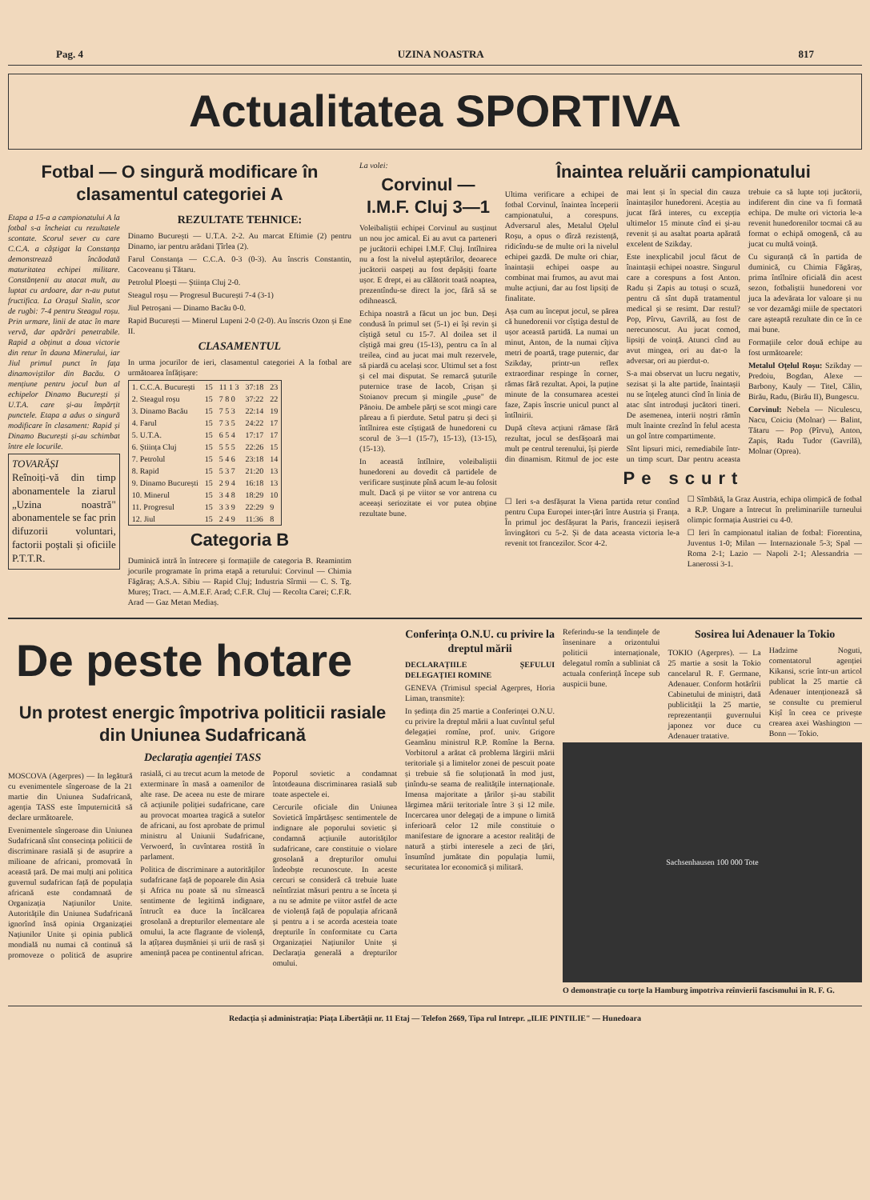Pag. 4 UZINA NOASTRA 817
Actualitatea SPORTIVA
Fotbal — O singură modificare în clasamentul categoriei A
Etapa a 15-a a campionatului A la fotbal s-a încheiat cu rezultatele scontate. Scorul sever cu care C.C.A. a câștigat la Constanța demonstrează încăodată maturitatea echipei militare. Constănțenii au atacat mult, au luptat cu ardoare, dar n-au putut fructifica. La Orașul Stalin, scor de rugbi: 7-4 pentru Steagul roșu. Prin urmare, linii de atac în mare vervă, dar apărări penetrabile. Rapid a obținut a doua victorie din retur în dauna Minerului, iar Jiul primul punct în fața dinamoviștilor din Bacău. O mențiune pentru jocul bun al echipelor Dinamo București și U.T.A. care și-au împărțit punctele. Etapa a adus o singură modificare în clasament: Rapid și Dinamo București și-au schimbat între ele locurile.
TOVARĂȘI
Reînoiți-vă din timp abonamentele la ziarul „Uzina noastră" abonamentele se fac prin difuzorii voluntari, factorii poștali și oficiile P.T.T.R.
REZULTATE TEHNICE:
Dinamo București — U.T.A. 2-2. Au marcat Eftimie (2) pentru Dinamo, iar pentru arădani Țîrlea (2).
Farul Constanța — C.C.A. 0-3 (0-3). Au înscris Constantin, Cacoveanu și Tătaru.
Petrolul Ploești — Știința Cluj 2-0.
Steagul roșu — Progresul București 7-4 (3-1)
Jiul Petroșani — Dinamo Bacău 0-0.
Rapid București — Minerul Lupeni 2-0 (2-0). Au înscris Ozon și Ene II.
CLASAMENTUL
In urma jocurilor de ieri, clasamentul categoriei A la fotbal are următoarea înfățișare:
| 1. C.C.A. București | 15 | 11 1 3 | 37:18 | 23 |
| 2. Steagul roșu | 15 | 7 8 0 | 37:22 | 22 |
| 3. Dinamo Bacău | 15 | 7 5 3 | 22:14 | 19 |
| 4. Farul | 15 | 7 3 5 | 24:22 | 17 |
| 5. U.T.A. | 15 | 6 5 4 | 17:17 | 17 |
| 6. Știința Cluj | 15 | 5 5 5 | 22:26 | 15 |
| 7. Petrolul | 15 | 5 4 6 | 23:18 | 14 |
| 8. Rapid | 15 | 5 3 7 | 21:20 | 13 |
| 9. Dinamo București | 15 | 2 9 4 | 16:18 | 13 |
| 10. Minerul | 15 | 3 4 8 | 18:29 | 10 |
| 11. Progresul | 15 | 3 3 9 | 22:29 | 9 |
| 12. Jiul | 15 | 2 4 9 | 11:36 | 8 |
Categoria B
Duminică intră în întrecere și formațiile de categoria B. Reamintim jocurile programate în prima etapă a returului: Corvinul — Chimia Făgăraș; A.S.A. Sibiu — Rapid Cluj; Industria Sîrmii — C. S. Tg. Mureș; Tract. — A.M.E.F. Arad; C.F.R. Cluj — Recolta Carei; C.F.R. Arad — Gaz Metan Mediaș.
La volei:
Corvinul — I.M.F. Cluj 3—1
Voleibaliștii echipei Corvinul au susținut un nou joc amical. Ei au avut ca parteneri pe jucătorii echipei I.M.F. Cluj. Intîlnirea nu a fost la nivelul așteptărilor, deoarece jucătorii oaspeți au fost depășiți foarte ușor. E drept, ei au călătorit toată noaptea, prezentîndu-se direct la joc, fără să se odihnească.
Echipa noastră a făcut un joc bun. Deși condusă în primul set (5-1) ei își revin și cîștigă setul cu 15-7. Al doilea set il cîștigă mai greu (15-13), pentru ca în al treilea, cind au jucat mai mult rezervele, să piardă cu același scor. Ultimul set a fost și cel mai disputat. Se remarcă șuturile puternice trase de Iacob, Crișan și Stoianov precum și mingile „puse" de Pănoiu. De ambele părți se scot mingi care păreau a fi pierdute. Setul patru și deci și întîlnirea este cîștigată de hunedoreni cu scorul de 3—1 (15-7), 15-13), (13-15), (15-13).
In această întîlnire, voleibaliștii hunedoreni au dovedit că partidele de verificare susținute pînă acum le-au folosit mult. Dacă și pe viitor se vor antrena cu aceeași seriozitate ei vor putea obține rezultate bune.
Înaintea reluării campionatului
Ultima verificare a echipei de fotbal Corvinul, înaintea începerii campionatului, a corespuns. Adversarul ales, Metalul Oțelul Roșu, a opus o dîrză rezistență, ridicîndu-se de multe ori la nivelul echipei gazdă. De multe ori chiar, înaintașii echipei oaspe au combinat mai frumos, au avut mai multe acțiuni, dar au fost lipsiți de finalitate.
Așa cum au început jocul, se părea că hunedorenii vor cîștiga destul de ușor această partidă. La numai un minut, Anton, de la numai cîțiva metri de poartă, trage puternic, dar Szikday, printr-un reflex extraordinar respinge în corner, rămas fără rezultat. Apoi, la puține minute de la consumarea acestei faze, Zapis înscrie unicul punct al întîlnirii.
După cîteva acțiuni rămase fără rezultat, jocul se desfășoară mai mult pe centrul terenului, își pierde din dinamism. Ritmul de joc este mai lent și în special din cauza înaintașilor hunedoreni. Aceștia au jucat fără interes, cu excepția ultimelor 15 minute cînd ei și-au revenit și au asaltat poarta apărată excelent de Szikday.
Este inexplicabil jocul făcut de înaintașii echipei noastre. Singurul care a corespuns a fost Anton. Radu și Zapis au totuși o scuză, pentru că sînt după tratamentul medical și se resimt. Dar restul? Pop, Pîrvu, Gavrilă, au fost de nerecunoscut. Au jucat comod, lipsiți de voință. Atunci cînd au avut mingea, ori au dat-o la adversar, ori au pierdut-o.
S-a mai observat un lucru negativ, sezisat și la alte partide, înaintașii nu se înțeleg atunci cînd în linia de atac sînt introduși jucători tineri. De asemenea, interii noștri rămîn mult înainte crezînd în felul acesta un gol între compartimente.
Sînt lipsuri mici, remediabile într-un timp scurt. Dar pentru aceasta trebuie ca să lupte toți jucătorii, indiferent din cine va fi formată echipa. De multe ori victoria le-a revenit hunedorenilor tocmai că au format o echipă omogenă, că au jucat cu multă voință.
Cu siguranță că în partida de duminică, cu Chimia Făgăraș, prima întîlnire oficială din acest sezon, fotbaliștii hunedoreni vor juca la adevărata lor valoare și nu se vor dezamăgi miile de spectatori care așteaptă rezultate din ce în ce mai bune.
Formațiile celor două echipe au fost următoarele:
Metalul Oțelul Roșu: Szikday — Predoiu, Bogdan, Alexe — Barbony, Kauly — Titel, Călin, Birău, Radu, (Birău II), Bungescu.
Corvinul: Nebela — Niculescu, Nacu, Coiciu (Molnar) — Balint, Tătaru — Pop (Pîrvu), Anton, Zapis, Radu Tudor (Gavrilă), Molnar (Oprea).
Pe scurt
☐ Ieri s-a desfășurat la Viena partida retur contînd pentru Cupa Europei inter-țări între Austria și Franța. În primul joc desfășurat la Paris, francezii ieșiseră învingători cu 5-2. Și de data aceasta victoria le-a revenit tot francezilor. Scor 4-2.
☐ Sîmbătă, la Graz Austria, echipa olimpică de fotbal a R.P. Ungare a întrecut în preliminariile turneului olimpic formația Austriei cu 4-0.
☐ Ieri în campionatul italian de fotbal: Fiorentina, Juventus 1-0; Milan — Internazionale 5-3; Spal — Roma 2-1; Lazio — Napoli 2-1; Alessandria — Lanerossi 3-1.
De peste hotare
Un protest energic împotriva politicii rasiale din Uniunea Sudafricană
Declarația agenției TASS
MOSCOVA (Agerpres) — In legătură cu evenimentele sîngeroase de la 21 martie din Uniunea Sudafricană, agenția TASS este împuternicită să declare următoarele.
Evenimentele sîngeroase din Uniunea Sudafricană sînt consecința politicii de discriminare rasială și de asuprire a milioane de africani, promovată în această țară. De mai mulți ani politica guvernul sudafrican față de populația africană este condamnată de Organizația Națiunilor Unite. Autoritățile din Uniunea Sudafricană ignorînd însă opinia Organizației Națiunilor Unite și opinia publică mondială nu numai că continuă să promoveze o politică de asuprire rasială, ci au trecut acum la metode de exterminare în masă a oamenilor de alte rase. De aceea nu este de mirare că acțiunile poliției sudafricane, care au provocat moartea tragică a sutelor de africani, au fost aprobate de primul ministru al Uniunii Sudafricane, Verwoerd, în cuvîntarea rostită în parlament.
Politica de discriminare a autorităților sudafricane față de popoarele din Asia și Africa nu poate să nu sîrnească sentimente de legitimă indignare, întrucît ea duce la încălcarea grosolană a drepturilor elementare ale omului, la acte flagrante de violență, la ațîțarea dușmăniei și urii de rasă și amenință pacea pe continentul african.
Poporul sovietic a condamnat întotdeauna discriminarea rasială sub toate aspectele ei.
Cercurile oficiale din Uniunea Sovietică împărtășesc sentimentele de indignare ale poporului sovietic și condamnă acțiunile autorităților sudafricane, care constituie o violare grosolană a drepturilor omului îndeobște recunoscute. In aceste cercuri se consideră că trebuie luate neîntîrziat măsuri pentru a se înceta și a nu se admite pe viitor astfel de acte de violență față de populația africană și pentru a i se acorda acesteia toate drepturile în conformitate cu Carta Organizației Națiunilor Unite și Declarația generală a drepturilor omului.
Conferința O.N.U. cu privire la dreptul mării
DECLARAȚIILE ȘEFULUI DELEGAȚIEI ROMINE
GENEVA (Trimisul special Agerpres, Horia Liman, transmite):
In ședința din 25 martie a Conferinței O.N.U. cu privire la dreptul mării a luat cuvîntul șeful delegației romîne, prof. univ. Grigore Geamănu ministrul R.P. Romîne la Berna. Vorbitorul a arătat că problema lărgirii mării teritoriale și a limitelor zonei de pescuit poate și trebuie să fie soluționată în mod just, ținîndu-se seama de realitățile internaționale. Imensa majoritate a țărilor și-au stabilit lărgimea mării teritoriale între 3 și 12 mile. Incercarea unor delegați de a impune o limită inferioară celor 12 mile constituie o manifestare de ignorare a acestor realități de natură a știrbi interesele a zeci de țări, însumînd jumătate din populația lumii, securitatea lor economică și militară.
Referindu-se la tendințele de înseninare a orizontului politicii internaționale, delegatul romîn a subliniat că actuala conferință începe sub auspicii bune.
Sosirea lui Adenauer la Tokio
TOKIO (Agerpres). — La 25 martie a sosit la Tokio cancelarul R. F. Germane, Adenauer. Conform hotărîrii Cabinetului de miniștri, dată publicității la 25 martie, reprezentanții guvernului japonez vor duce cu Adenauer tratative.
Hadzime Noguti, comentatorul agenției Kikansi, scrie într-un articol publicat la 25 martie că Adenauer intenționează să se consulte cu premierul Kișî în ceea ce privește crearea axei Washington — Bonn — Tokio.
Sachsenhausen 100 000 Tote
O demonstrație cu torțe la Hamburg împotriva reînvierii fascismului în R. F. G.
Redacția și administrația: Piața Libertății nr. 11 Etaj — Telefon 2669, Tipa rul Intrepr. „ILIE PINTILIE" — Hunedoara